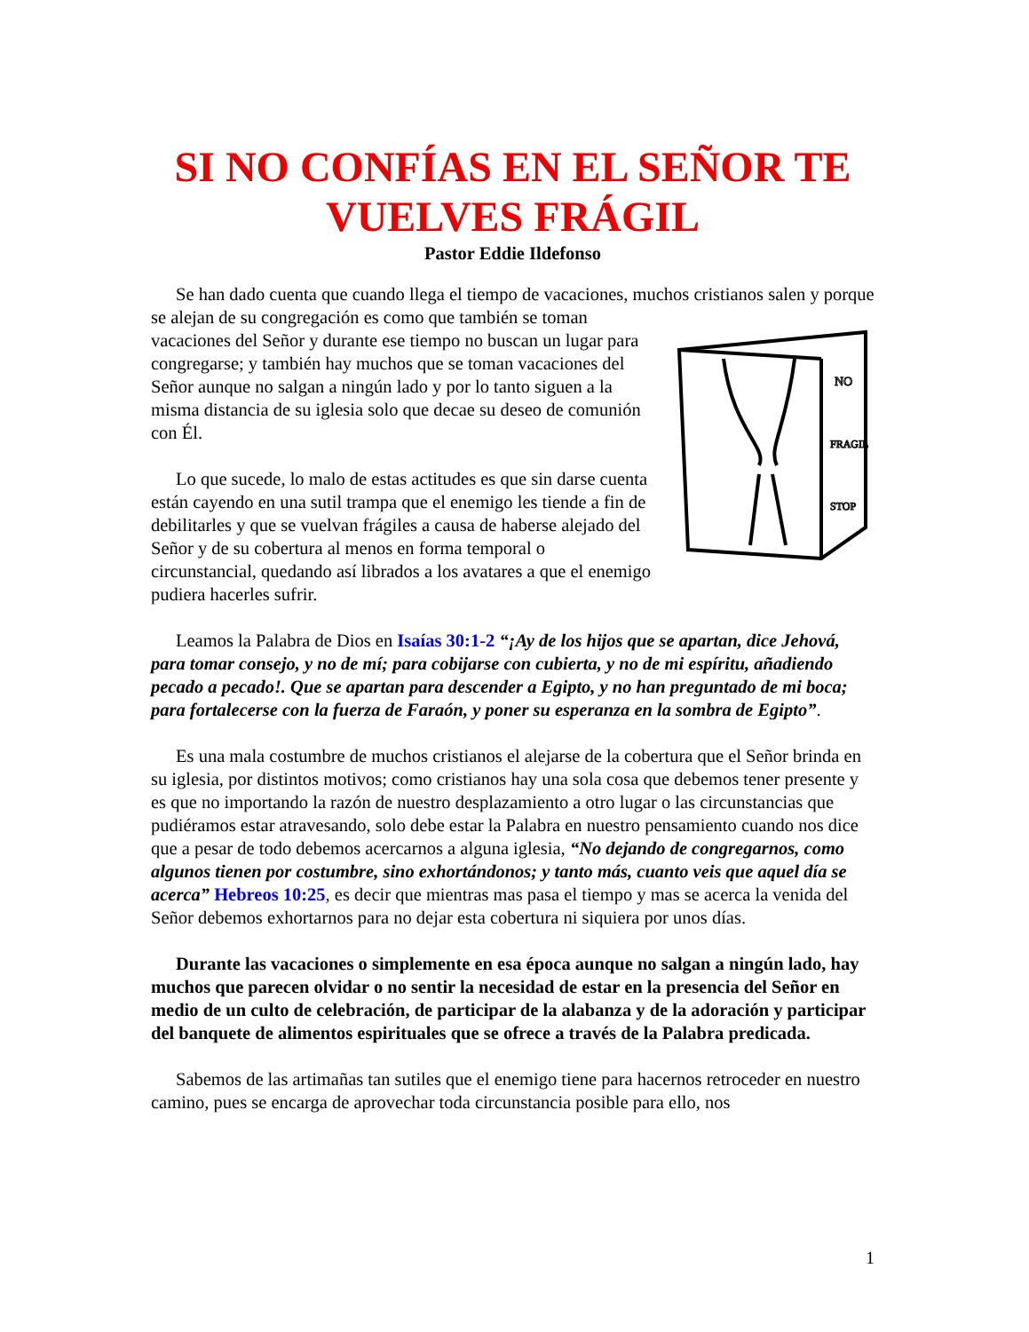SI NO CONFÍAS EN EL SEÑOR TE VUELVES FRÁGIL
Pastor Eddie Ildefonso
Se han dado cuenta que cuando llega el tiempo de vacaciones, muchos cristianos salen
NO
FRAGIL
STOP
y porque se alejan de su congregación es como que también se toman vacaciones del Señor y durante ese tiempo no buscan un lugar para congregarse; y también hay muchos que se toman vacaciones del Señor aunque no salgan a ningún lado y por lo tanto siguen a la misma distancia de su iglesia solo que decae su deseo de comunión con Él.
Lo que sucede, lo malo de estas actitudes es que sin darse cuenta están cayendo en una sutil trampa que el enemigo les tiende a fin de debilitarles y que se vuelvan frágiles a causa de haberse alejado del Señor y de su cobertura al menos en forma temporal o circunstancial, quedando así librados a los avatares a que el enemigo pudiera hacerles sufrir.
Leamos la Palabra de Dios en Isaías 30:1-2 “¡Ay de los hijos que se apartan, dice Jehová, para tomar consejo, y no de mí; para cobijarse con cubierta, y no de mi espíritu, añadiendo pecado a pecado!. Que se apartan para descender a Egipto, y no han preguntado de mi boca; para fortalecerse con la fuerza de Faraón, y poner su esperanza en la sombra de Egipto”.
Es una mala costumbre de muchos cristianos el alejarse de la cobertura que el Señor brinda en su iglesia, por distintos motivos; como cristianos hay una sola cosa que debemos tener presente y es que no importando la razón de nuestro desplazamiento a otro lugar o las circunstancias que pudiéramos estar atravesando, solo debe estar la Palabra en nuestro pensamiento cuando nos dice que a pesar de todo debemos acercarnos a alguna iglesia, “No dejando de congregarnos, como algunos tienen por costumbre, sino exhortándonos; y tanto más, cuanto veis que aquel día se acerca” Hebreos 10:25, es decir que mientras mas pasa el tiempo y mas se acerca la venida del Señor debemos exhortarnos para no dejar esta cobertura ni siquiera por unos días.
Durante las vacaciones o simplemente en esa época aunque no salgan a ningún lado, hay muchos que parecen olvidar o no sentir la necesidad de estar en la presencia del Señor en medio de un culto de celebración, de participar de la alabanza y de la adoración y participar del banquete de alimentos espirituales que se ofrece a través de la Palabra predicada.
Sabemos de las artimañas tan sutiles que el enemigo tiene para hacernos retroceder en nuestro camino, pues se encarga de aprovechar toda circunstancia posible para ello, nos
1